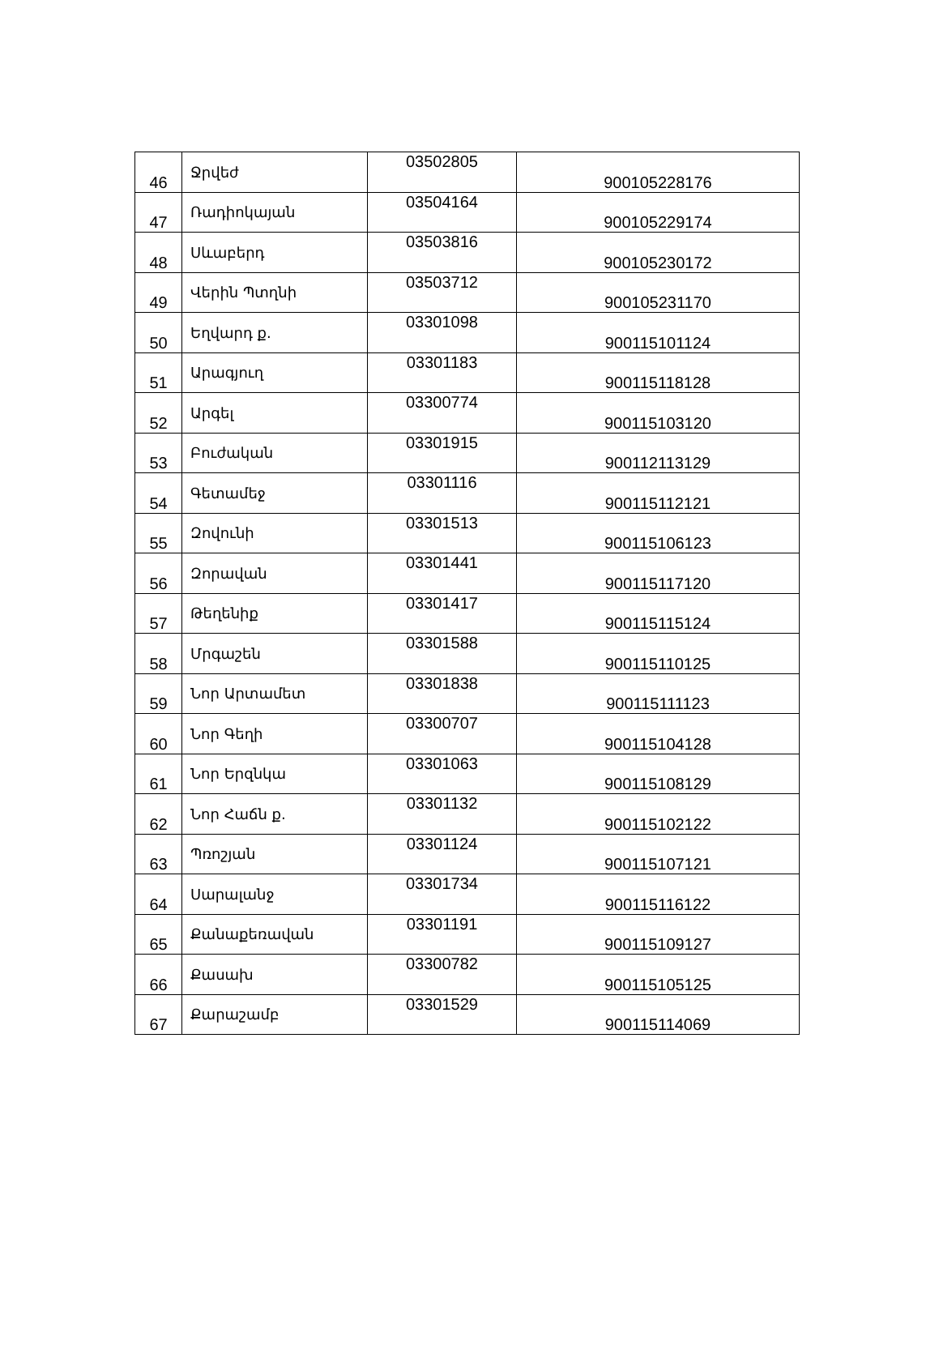| 46 | Ջրվեժ | 03502805 | 900105228176 |
| 47 | Ռադիոկայան | 03504164 | 900105229174 |
| 48 | Սևաբերդ | 03503816 | 900105230172 |
| 49 | Վերին Պտղնի | 03503712 | 900105231170 |
| 50 | Եղվարդ ք. | 03301098 | 900115101124 |
| 51 | Արագյուղ | 03301183 | 900115118128 |
| 52 | Արգել | 03300774 | 900115103120 |
| 53 | Բուժական | 03301915 | 900112113129 |
| 54 | Գետամեջ | 03301116 | 900115112121 |
| 55 | Զովունի | 03301513 | 900115106123 |
| 56 | Զորավան | 03301441 | 900115117120 |
| 57 | Թեղենիք | 03301417 | 900115115124 |
| 58 | Մրգաշեն | 03301588 | 900115110125 |
| 59 | Նոր Արտամետ | 03301838 | 900115111123 |
| 60 | Նոր Գեղի | 03300707 | 900115104128 |
| 61 | Նոր Երզնկա | 03301063 | 900115108129 |
| 62 | Նոր Հաճն ք. | 03301132 | 900115102122 |
| 63 | Պռոշյան | 03301124 | 900115107121 |
| 64 | Սարալանջ | 03301734 | 900115116122 |
| 65 | Քանաքեռավան | 03301191 | 900115109127 |
| 66 | Քասախ | 03300782 | 900115105125 |
| 67 | Քարաշամբ | 03301529 | 900115114069 |